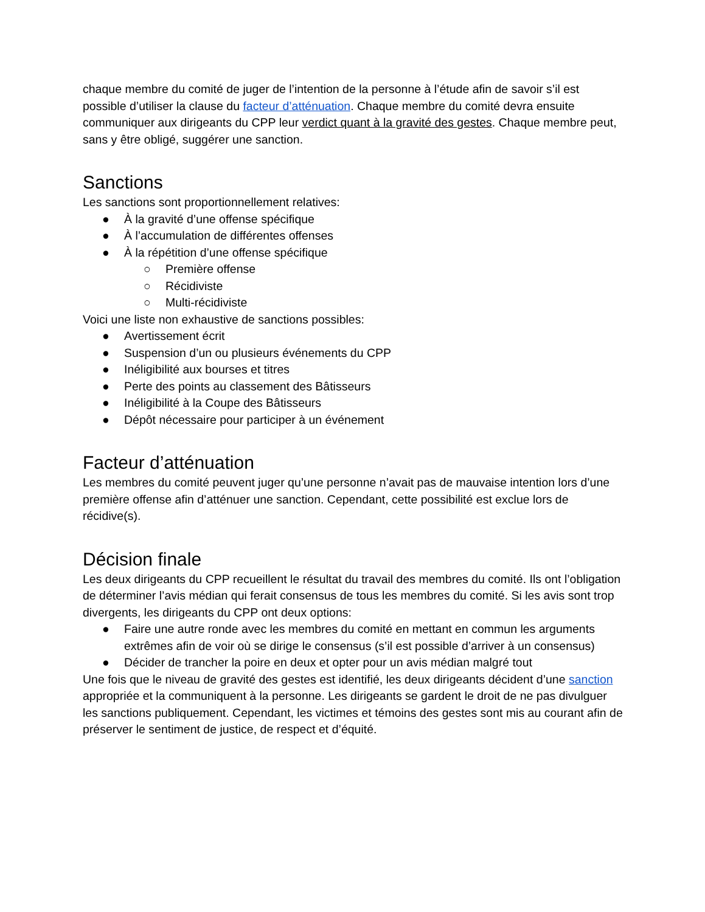chaque membre du comité de juger de l’intention de la personne à l’étude afin de savoir s’il est possible d’utiliser la clause du facteur d’atténuation. Chaque membre du comité devra ensuite communiquer aux dirigeants du CPP leur verdict quant à la gravité des gestes. Chaque membre peut, sans y être obligé, suggérer une sanction.
Sanctions
Les sanctions sont proportionnellement relatives:
● À la gravité d’une offense spécifique
● À l’accumulation de différentes offenses
● À la répétition d’une offense spécifique
○ Première offense
○ Récidiviste
○ Multi-récidiviste
Voici une liste non exhaustive de sanctions possibles:
● Avertissement écrit
● Suspension d’un ou plusieurs événements du CPP
● Inéligibilité aux bourses et titres
● Perte des points au classement des Bâtisseurs
● Inéligibilité à la Coupe des Bâtisseurs
● Dépôt nécessaire pour participer à un événement
Facteur d’atténuation
Les membres du comité peuvent juger qu’une personne n’avait pas de mauvaise intention lors d’une première offense afin d’atténuer une sanction. Cependant, cette possibilité est exclue lors de récidive(s).
Décision finale
Les deux dirigeants du CPP recueillent le résultat du travail des membres du comité. Ils ont l’obligation de déterminer l’avis médian qui ferait consensus de tous les membres du comité. Si les avis sont trop divergents, les dirigeants du CPP ont deux options:
● Faire une autre ronde avec les membres du comité en mettant en commun les arguments extrêmes afin de voir où se dirige le consensus (s’il est possible d’arriver à un consensus)
● Décider de trancher la poire en deux et opter pour un avis médian malgré tout
Une fois que le niveau de gravité des gestes est identifié, les deux dirigeants décident d’une sanction appropriée et la communiquent à la personne. Les dirigeants se gardent le droit de ne pas divulguer les sanctions publiquement. Cependant, les victimes et témoins des gestes sont mis au courant afin de préserver le sentiment de justice, de respect et d’équité.